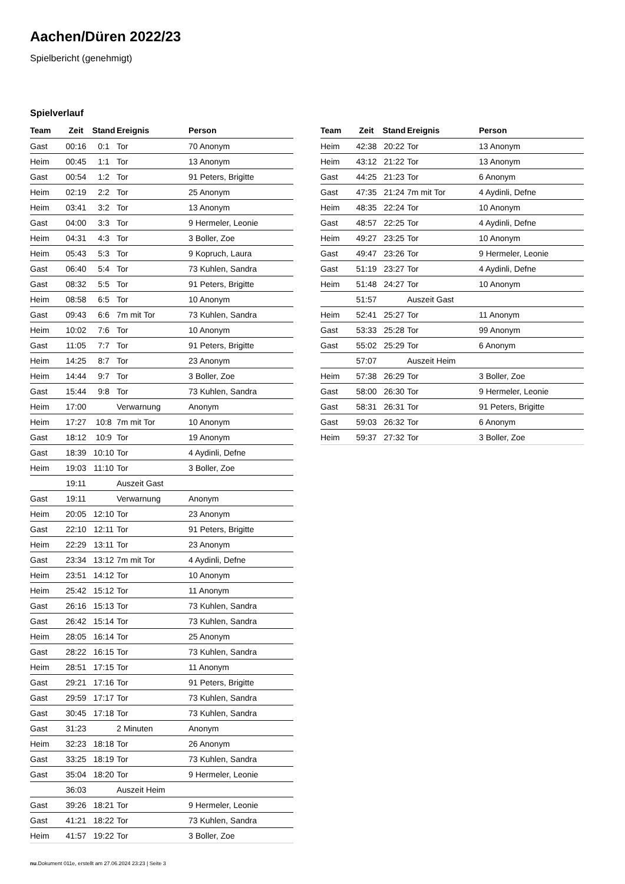Aachen/Düren 2022/23
Spielbericht (genehmigt)
Spielverlauf
| Team | Zeit | Stand | Ereignis | Person |
| --- | --- | --- | --- | --- |
| Gast | 00:16 | 0:1 | Tor | 70 Anonym |
| Heim | 00:45 | 1:1 | Tor | 13 Anonym |
| Gast | 00:54 | 1:2 | Tor | 91 Peters, Brigitte |
| Heim | 02:19 | 2:2 | Tor | 25 Anonym |
| Heim | 03:41 | 3:2 | Tor | 13 Anonym |
| Gast | 04:00 | 3:3 | Tor | 9 Hermeler, Leonie |
| Heim | 04:31 | 4:3 | Tor | 3 Boller, Zoe |
| Heim | 05:43 | 5:3 | Tor | 9 Kopruch, Laura |
| Gast | 06:40 | 5:4 | Tor | 73 Kuhlen, Sandra |
| Gast | 08:32 | 5:5 | Tor | 91 Peters, Brigitte |
| Heim | 08:58 | 6:5 | Tor | 10 Anonym |
| Gast | 09:43 | 6:6 | 7m mit Tor | 73 Kuhlen, Sandra |
| Heim | 10:02 | 7:6 | Tor | 10 Anonym |
| Gast | 11:05 | 7:7 | Tor | 91 Peters, Brigitte |
| Heim | 14:25 | 8:7 | Tor | 23 Anonym |
| Heim | 14:44 | 9:7 | Tor | 3 Boller, Zoe |
| Gast | 15:44 | 9:8 | Tor | 73 Kuhlen, Sandra |
| Heim | 17:00 | | Verwarnung | Anonym |
| Heim | 17:27 | 10:8 | 7m mit Tor | 10 Anonym |
| Gast | 18:12 | 10:9 | Tor | 19 Anonym |
| Gast | 18:39 | 10:10 | Tor | 4 Aydinli, Defne |
| Heim | 19:03 | 11:10 | Tor | 3 Boller, Zoe |
| | 19:11 | | Auszeit Gast | |
| Gast | 19:11 | | Verwarnung | Anonym |
| Heim | 20:05 | 12:10 | Tor | 23 Anonym |
| Gast | 22:10 | 12:11 | Tor | 91 Peters, Brigitte |
| Heim | 22:29 | 13:11 | Tor | 23 Anonym |
| Gast | 23:34 | 13:12 | 7m mit Tor | 4 Aydinli, Defne |
| Heim | 23:51 | 14:12 | Tor | 10 Anonym |
| Heim | 25:42 | 15:12 | Tor | 11 Anonym |
| Gast | 26:16 | 15:13 | Tor | 73 Kuhlen, Sandra |
| Gast | 26:42 | 15:14 | Tor | 73 Kuhlen, Sandra |
| Heim | 28:05 | 16:14 | Tor | 25 Anonym |
| Gast | 28:22 | 16:15 | Tor | 73 Kuhlen, Sandra |
| Heim | 28:51 | 17:15 | Tor | 11 Anonym |
| Gast | 29:21 | 17:16 | Tor | 91 Peters, Brigitte |
| Gast | 29:59 | 17:17 | Tor | 73 Kuhlen, Sandra |
| Gast | 30:45 | 17:18 | Tor | 73 Kuhlen, Sandra |
| Gast | 31:23 | | 2 Minuten | Anonym |
| Heim | 32:23 | 18:18 | Tor | 26 Anonym |
| Gast | 33:25 | 18:19 | Tor | 73 Kuhlen, Sandra |
| Gast | 35:04 | 18:20 | Tor | 9 Hermeler, Leonie |
| | 36:03 | | Auszeit Heim | |
| Gast | 39:26 | 18:21 | Tor | 9 Hermeler, Leonie |
| Gast | 41:21 | 18:22 | Tor | 73 Kuhlen, Sandra |
| Heim | 41:57 | 19:22 | Tor | 3 Boller, Zoe |
| Team | Zeit | Stand | Ereignis | Person |
| --- | --- | --- | --- | --- |
| Heim | 42:38 | 20:22 | Tor | 13 Anonym |
| Heim | 43:12 | 21:22 | Tor | 13 Anonym |
| Gast | 44:25 | 21:23 | Tor | 6 Anonym |
| Gast | 47:35 | 21:24 | 7m mit Tor | 4 Aydinli, Defne |
| Heim | 48:35 | 22:24 | Tor | 10 Anonym |
| Gast | 48:57 | 22:25 | Tor | 4 Aydinli, Defne |
| Heim | 49:27 | 23:25 | Tor | 10 Anonym |
| Gast | 49:47 | 23:26 | Tor | 9 Hermeler, Leonie |
| Gast | 51:19 | 23:27 | Tor | 4 Aydinli, Defne |
| Heim | 51:48 | 24:27 | Tor | 10 Anonym |
| | 51:57 | | Auszeit Gast | |
| Heim | 52:41 | 25:27 | Tor | 11 Anonym |
| Gast | 53:33 | 25:28 | Tor | 99 Anonym |
| Gast | 55:02 | 25:29 | Tor | 6 Anonym |
| | 57:07 | | Auszeit Heim | |
| Heim | 57:38 | 26:29 | Tor | 3 Boller, Zoe |
| Gast | 58:00 | 26:30 | Tor | 9 Hermeler, Leonie |
| Gast | 58:31 | 26:31 | Tor | 91 Peters, Brigitte |
| Gast | 59:03 | 26:32 | Tor | 6 Anonym |
| Heim | 59:37 | 27:32 | Tor | 3 Boller, Zoe |
nu.Dokument 011e, erstellt am 27.06.2024 23:23 | Seite 3